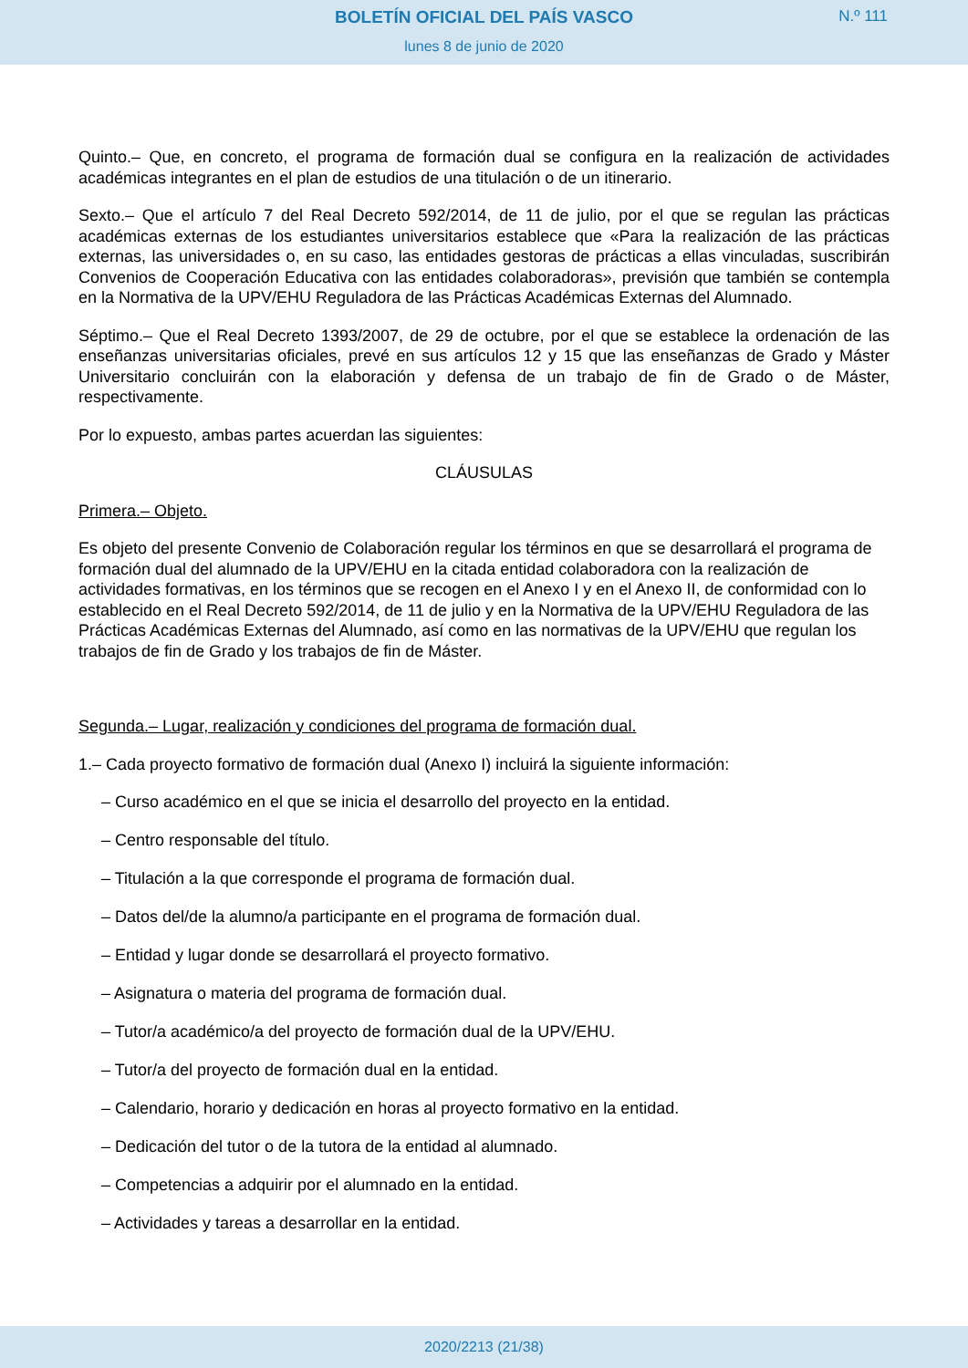BOLETÍN OFICIAL DEL PAÍS VASCO
N.º 111
lunes 8 de junio de 2020
Quinto.– Que, en concreto, el programa de formación dual se configura en la realización de actividades académicas integrantes en el plan de estudios de una titulación o de un itinerario.
Sexto.– Que el artículo 7 del Real Decreto 592/2014, de 11 de julio, por el que se regulan las prácticas académicas externas de los estudiantes universitarios establece que «Para la realización de las prácticas externas, las universidades o, en su caso, las entidades gestoras de prácticas a ellas vinculadas, suscribirán Convenios de Cooperación Educativa con las entidades colaboradoras», previsión que también se contempla en la Normativa de la UPV/EHU Reguladora de las Prácticas Académicas Externas del Alumnado.
Séptimo.– Que el Real Decreto 1393/2007, de 29 de octubre, por el que se establece la ordenación de las enseñanzas universitarias oficiales, prevé en sus artículos 12 y 15 que las enseñanzas de Grado y Máster Universitario concluirán con la elaboración y defensa de un trabajo de fin de Grado o de Máster, respectivamente.
Por lo expuesto, ambas partes acuerdan las siguientes:
CLÁUSULAS
Primera.– Objeto.
Es objeto del presente Convenio de Colaboración regular los términos en que se desarrollará el programa de formación dual del alumnado de la UPV/EHU en la citada entidad colaboradora con la realización de actividades formativas, en los términos que se recogen en el Anexo I y en el Anexo II, de conformidad con lo establecido en el Real Decreto 592/2014, de 11 de julio y en la Normativa de la UPV/EHU Reguladora de las Prácticas Académicas Externas del Alumnado, así como en las normativas de la UPV/EHU que regulan los trabajos de fin de Grado y los trabajos de fin de Máster.
Segunda.– Lugar, realización y condiciones del programa de formación dual.
1.– Cada proyecto formativo de formación dual (Anexo I) incluirá la siguiente información:
– Curso académico en el que se inicia el desarrollo del proyecto en la entidad.
– Centro responsable del título.
– Titulación a la que corresponde el programa de formación dual.
– Datos del/de la alumno/a participante en el programa de formación dual.
– Entidad y lugar donde se desarrollará el proyecto formativo.
– Asignatura o materia del programa de formación dual.
– Tutor/a académico/a del proyecto de formación dual de la UPV/EHU.
– Tutor/a del proyecto de formación dual en la entidad.
– Calendario, horario y dedicación en horas al proyecto formativo en la entidad.
– Dedicación del tutor o de la tutora de la entidad al alumnado.
– Competencias a adquirir por el alumnado en la entidad.
– Actividades y tareas a desarrollar en la entidad.
2020/2213 (21/38)